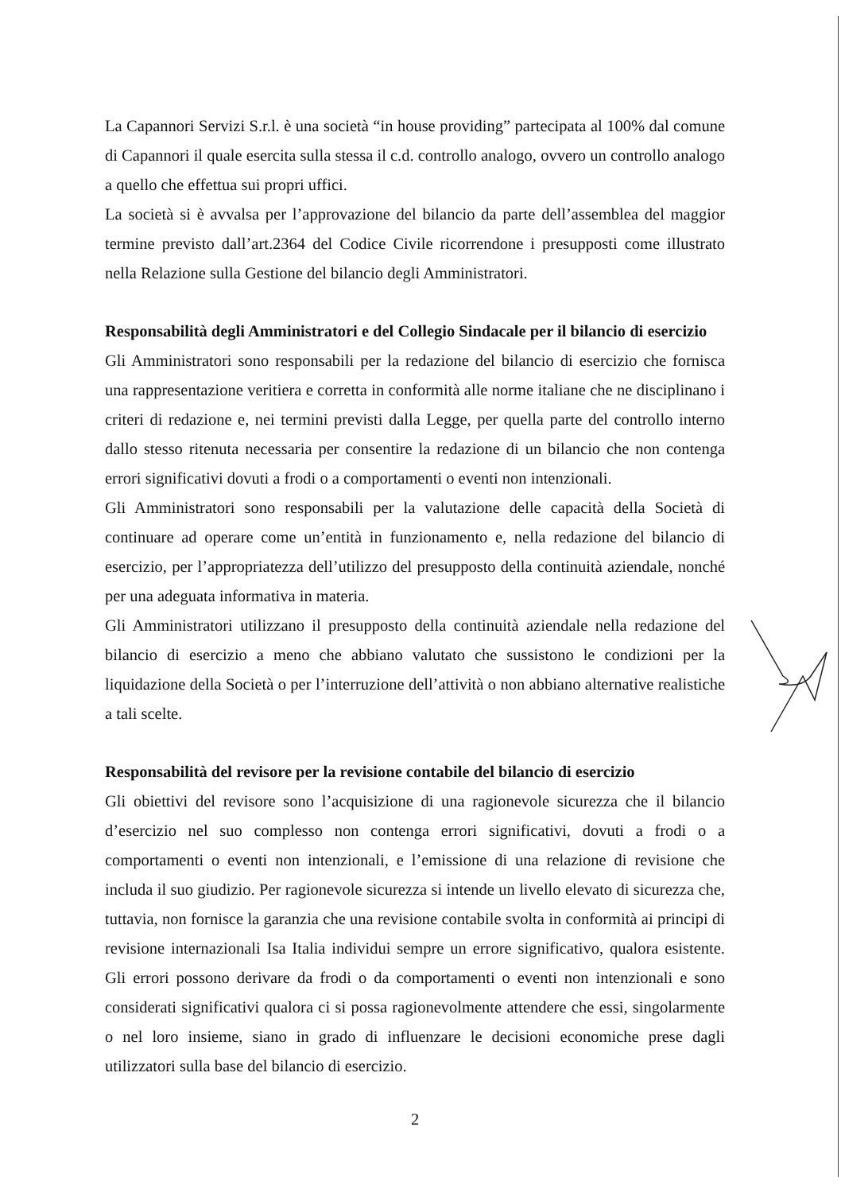La Capannori Servizi S.r.l. è una società “in house providing” partecipata al 100% dal comune di Capannori il quale esercita sulla stessa il c.d. controllo analogo, ovvero un controllo analogo a quello che effettua sui propri uffici.
La società si è avvalsa per l’approvazione del bilancio da parte dell’assemblea del maggior termine previsto dall’art.2364 del Codice Civile ricorrendone i presupposti come illustrato nella Relazione sulla Gestione del bilancio degli Amministratori.
Responsabilità degli Amministratori e del Collegio Sindacale per il bilancio di esercizio
Gli Amministratori sono responsabili per la redazione del bilancio di esercizio che fornisca una rappresentazione veritiera e corretta in conformità alle norme italiane che ne disciplinano i criteri di redazione e, nei termini previsti dalla Legge, per quella parte del controllo interno dallo stesso ritenuta necessaria per consentire la redazione di un bilancio che non contenga errori significativi dovuti a frodi o a comportamenti o eventi non intenzionali.
Gli Amministratori sono responsabili per la valutazione delle capacità della Società di continuare ad operare come un’entità in funzionamento e, nella redazione del bilancio di esercizio, per l’appropriatezza dell’utilizzo del presupposto della continuità aziendale, nonché per una adeguata informativa in materia.
Gli Amministratori utilizzano il presupposto della continuità aziendale nella redazione del bilancio di esercizio a meno che abbiano valutato che sussistono le condizioni per la liquidazione della Società o per l’interruzione dell’attività o non abbiano alternative realistiche a tali scelte.
Responsabilità del revisore per la revisione contabile del bilancio di esercizio
Gli obiettivi del revisore sono l’acquisizione di una ragionevole sicurezza che il bilancio d’esercizio nel suo complesso non contenga errori significativi, dovuti a frodi o a comportamenti o eventi non intenzionali, e l’emissione di una relazione di revisione che includa il suo giudizio. Per ragionevole sicurezza si intende un livello elevato di sicurezza che, tuttavia, non fornisce la garanzia che una revisione contabile svolta in conformità ai principi di revisione internazionali Isa Italia individui sempre un errore significativo, qualora esistente. Gli errori possono derivare da frodi o da comportamenti o eventi non intenzionali e sono considerati significativi qualora ci si possa ragionevolmente attendere che essi, singolarmente o nel loro insieme, siano in grado di influenzare le decisioni economiche prese dagli utilizzatori sulla base del bilancio di esercizio.
2